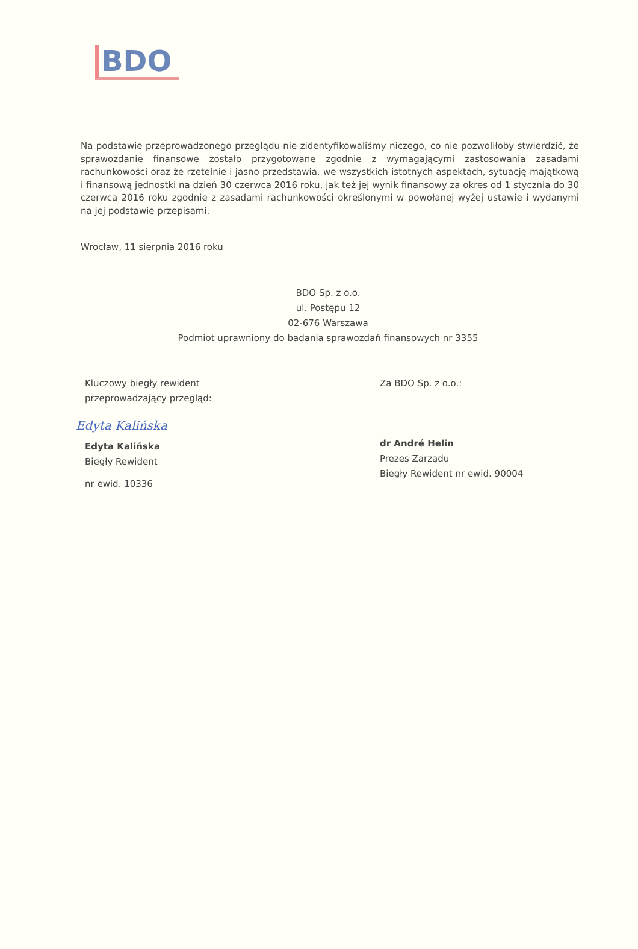BDO
Na podstawie przeprowadzonego przeglądu nie zidentyfikowaliśmy niczego, co nie pozwoliłoby stwierdzić, że sprawozdanie finansowe zostało przygotowane zgodnie z wymagającymi zastosowania zasadami rachunkowości oraz że rzetelnie i jasno przedstawia, we wszystkich istotnych aspektach, sytuację majątkową i finansową jednostki na dzień 30 czerwca 2016 roku, jak też jej wynik finansowy za okres od 1 stycznia do 30 czerwca 2016 roku zgodnie z zasadami rachunkowości określonymi w powołanej wyżej ustawie i wydanymi na jej podstawie przepisami.
Wrocław, 11 sierpnia 2016 roku
BDO Sp. z o.o.
ul. Postępu 12
02-676 Warszawa
Podmiot uprawniony do badania sprawozdań finansowych nr 3355
Kluczowy biegły rewident
przeprowadzający przegląd:
Edyta Kalińska
Edyta Kalińska
Biegły Rewident
nr ewid. 10336
Za BDO Sp. z o.o.:
dr André Helin
Prezes Zarządu
Biegły Rewident nr ewid. 90004